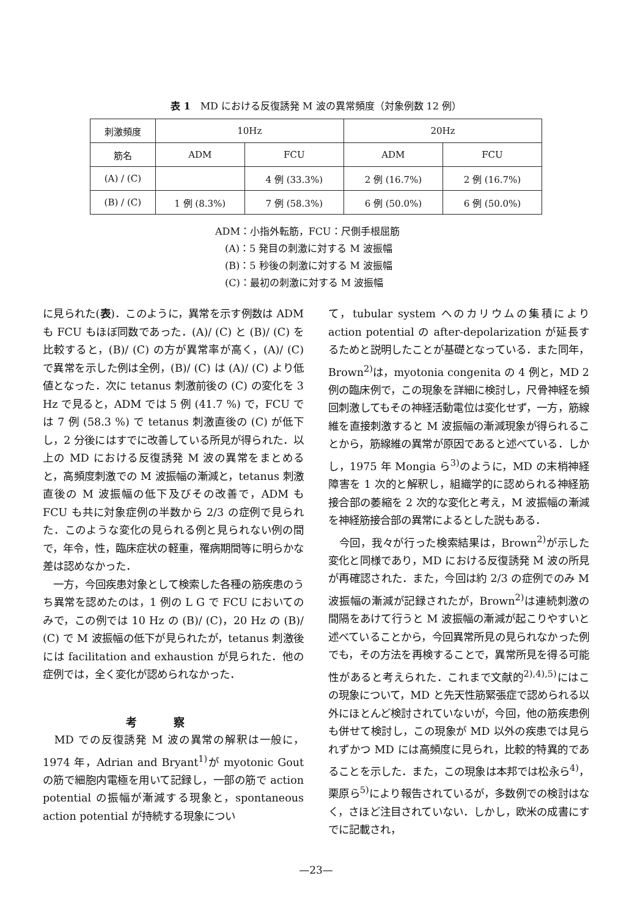表 1　MD における反復誘発 M 波の異常頻度（対象例数 12 例）
| 刺激頻度 | 10Hz | | 20Hz | |
| --- | --- | --- | --- | --- |
| 筋名 | ADM | FCU | ADM | FCU |
| (A) / (C) | | 4 例 (33.3%) | 2 例 (16.7%) | 2 例 (16.7%) |
| (B) / (C) | 1 例 (8.3%) | 7 例 (58.3%) | 6 例 (50.0%) | 6 例 (50.0%) |
ADM：小指外転筋，FCU：尺側手根屈筋
　(A)：5 発目の刺激に対する M 波振幅
　(B)：5 秒後の刺激に対する M 波振幅
　(C)：最初の刺激に対する M 波振幅
に見られた(表)．このように，異常を示す例数は ADM も FCU もほぼ同数であった．(A)/ (C) と (B)/ (C) を比較すると，(B)/ (C) の方が異常率が高く，(A)/ (C) で異常を示した例は全例，(B)/ (C) は (A)/ (C) より低値となった．次に tetanus 刺激前後の (C) の変化を 3 Hz で見ると，ADM では 5 例 (41.7 %) で，FCU では 7 例 (58.3 %) で tetanus 刺激直後の (C) が低下し，2 分後にはすでに改善している所見が得られた．以上の MD における反復誘発 M 波の異常をまとめると，高頻度刺激での M 波振幅の漸減と，tetanus 刺激直後の M 波振幅の低下及びその改善で，ADM も FCU も共に対象症例の半数から 2/3 の症例で見られた．このような変化の見られる例と見られない例の間で，年令，性，臨床症状の軽重，罹病期間等に明らかな差は認めなかった．
　一方，今回疾患対象として検索した各種の筋疾患のうち異常を認めたのは，1 例の L G で FCU においてのみで，この例では 10 Hz の (B)/ (C)，20 Hz の (B)/ (C) で M 波振幅の低下が見られたが，tetanus 刺激後には facilitation and exhaustion が見られた．他の症例では，全く変化が認められなかった．
考察
　MD での反復誘発 M 波の異常の解釈は一般に，1974 年，Adrian and Bryant<sup>1)</sup>が myotonic Gout の筋で細胞内電極を用いて記録し，一部の筋で action potential の振幅が漸減する現象と，spontaneous action potential が持続する現象につい
て，tubular system へのカリウムの集積により action potential の after-depolarization が延長するためと説明したことが基礎となっている．また同年，Brown<sup>2)</sup>は，myotonia congenita の 4 例と，MD 2 例の臨床例で，この現象を詳細に検討し，尺骨神経を頻回刺激してもその神経活動電位は変化せず，一方，筋線維を直接刺激すると M 波振幅の漸減現象が得られることから，筋線維の異常が原因であると述べている．しかし，1975 年 Mongia ら<sup>3)</sup>のように，MD の末梢神経障害を 1 次的と解釈し，組織学的に認められる神経筋接合部の萎縮を 2 次的な変化と考え，M 波振幅の漸減を神経筋接合部の異常によるとした説もある．
　今回，我々が行った検索結果は，Brown<sup>2)</sup>が示した変化と同様であり，MD における反復誘発 M 波の所見が再確認された．また，今回は約 2/3 の症例でのみ M 波振幅の漸減が記録されたが，Brown<sup>2)</sup>は連続刺激の間隔をあけて行うと M 波振幅の漸減が起こりやすいと述べていることから，今回異常所見の見られなかった例でも，その方法を再検することで，異常所見を得る可能性があると考えられた．これまで文献的<sup>2),4),5)</sup>にはこの現象について，MD と先天性筋緊張症で認められる以外にほとんど検討されていないが，今回，他の筋疾患例も併せて検討し，この現象が MD 以外の疾患では見られずかつ MD には高頻度に見られ，比較的特異的であることを示した．また，この現象は本邦では松永ら<sup>4)</sup>，栗原ら<sup>5)</sup>により報告されているが，多数例での検討はなく，さほど注目されていない．しかし，欧米の成書にすでに記載され，
—23—